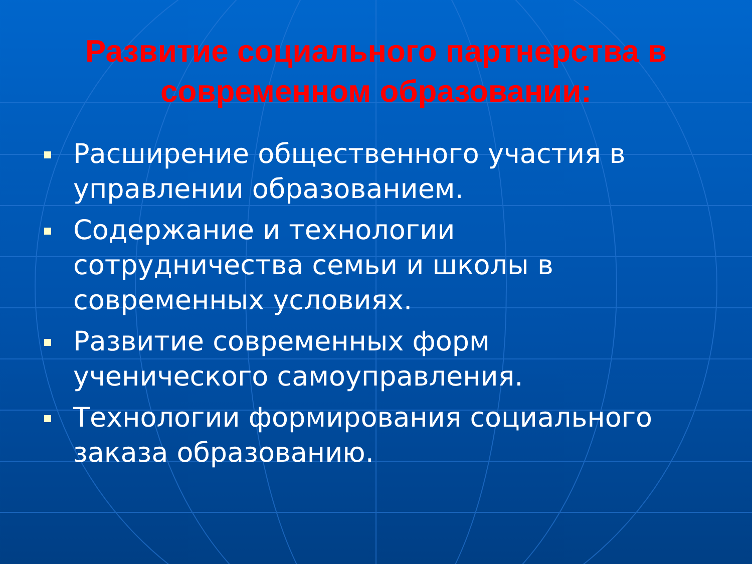Развитие социального партнерства в современном образовании:
Расширение общественного участия в управлении образованием.
Содержание и технологии сотрудничества семьи и школы в современных условиях.
Развитие современных форм ученического самоуправления.
Технологии формирования социального заказа образованию.